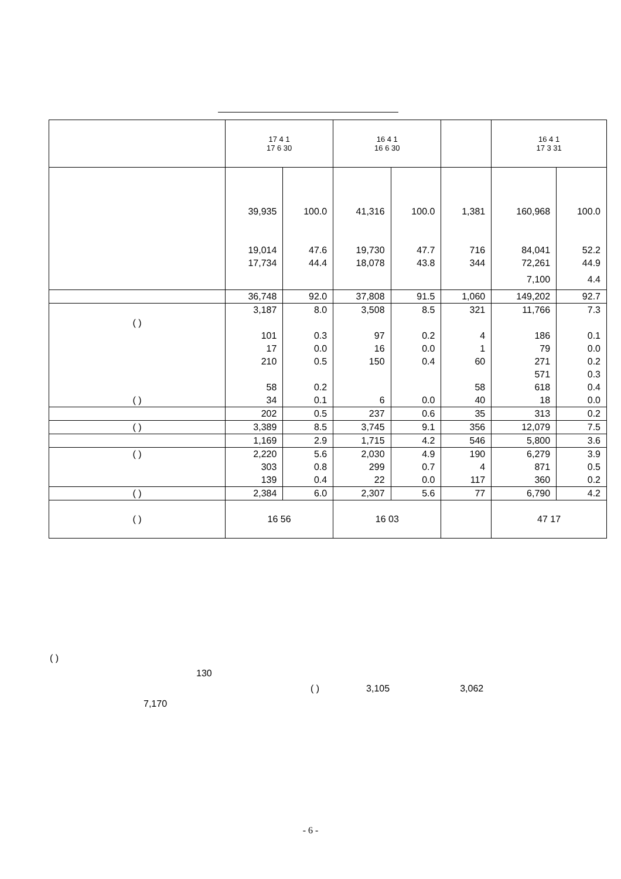| | 17 4 1 17 6 30 | | 16 4 1 16 6 30 | | | 16 4 1 17 3 31 | |
| --- | --- | --- | --- | --- | --- | --- | --- |
| | 39,935 | 100.0 | 41,316 | 100.0 | 1,381 | 160,968 | 100.0 |
| | 19,014 | 47.6 | 19,730 | 47.7 | 716 | 84,041 | 52.2 |
| | 17,734 | 44.4 | 18,078 | 43.8 | 344 | 72,261 | 44.9 |
| | | | | | | 7,100 | 4.4 |
| | 36,748 | 92.0 | 37,808 | 91.5 | 1,060 | 149,202 | 92.7 |
| | 3,187 | 8.0 | 3,508 | 8.5 | 321 | 11,766 | 7.3 |
| ( ) | | | | | | | |
| | 101 | 0.3 | 97 | 0.2 | 4 | 186 | 0.1 |
| | 17 | 0.0 | 16 | 0.0 | 1 | 79 | 0.0 |
| | 210 | 0.5 | 150 | 0.4 | 60 | 271 | 0.2 |
| | | | | | | 571 | 0.3 |
| | 58 | 0.2 | | | 58 | 618 | 0.4 |
| ( ) | 34 | 0.1 | 6 | 0.0 | 40 | 18 | 0.0 |
| | 202 | 0.5 | 237 | 0.6 | 35 | 313 | 0.2 |
| ( ) | 3,389 | 8.5 | 3,745 | 9.1 | 356 | 12,079 | 7.5 |
| | 1,169 | 2.9 | 1,715 | 4.2 | 546 | 5,800 | 3.6 |
| ( ) | 2,220 | 5.6 | 2,030 | 4.9 | 190 | 6,279 | 3.9 |
| | 303 | 0.8 | 299 | 0.7 | 4 | 871 | 0.5 |
| | 139 | 0.4 | 22 | 0.0 | 117 | 360 | 0.2 |
| ( ) | 2,384 | 6.0 | 2,307 | 5.6 | 77 | 6,790 | 4.2 |
| ( ) | 16 56 | | 16 03 | | | 47 17 | |
( )
130
( ) 3,105 3,062
7,170
- 6 -